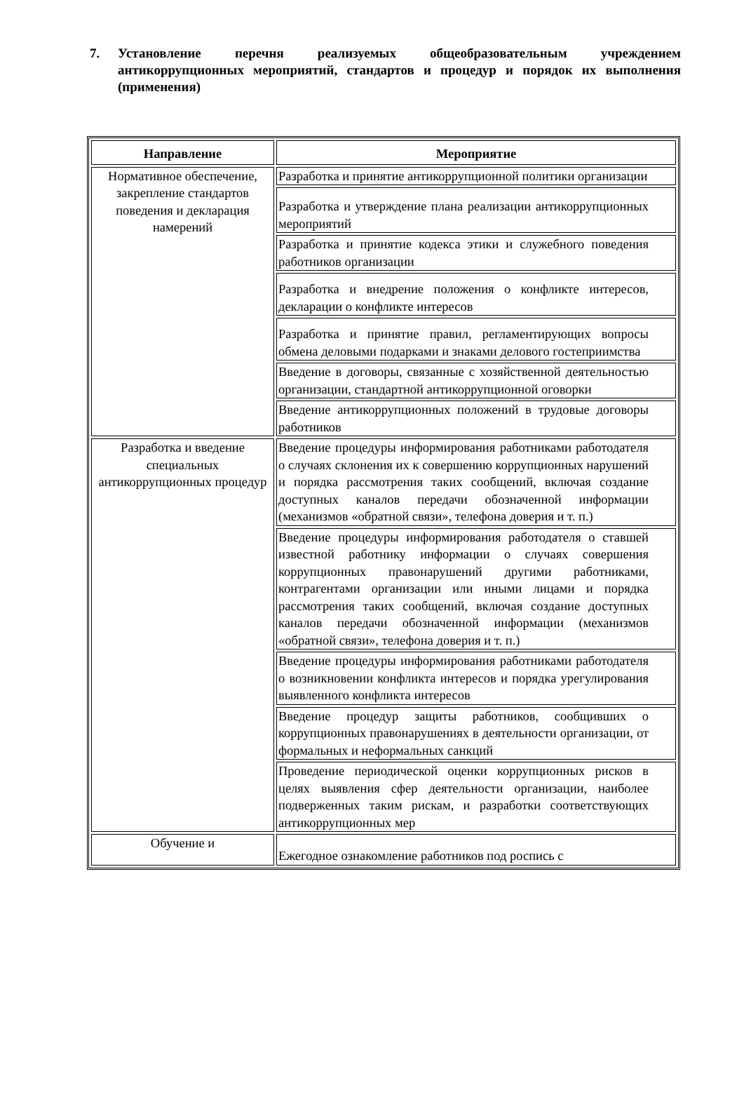7. Установление перечня реализуемых общеобразовательным учреждением антикоррупционных мероприятий, стандартов и процедур и порядок их выполнения (применения)
| Направление | Мероприятие |
| --- | --- |
| Нормативное обеспечение, закрепление стандартов поведения и декларация намерений | Разработка и принятие антикоррупционной политики организации |
| | Разработка и утверждение плана реализации антикоррупционных мероприятий |
| | Разработка и принятие кодекса этики и служебного поведения работников организации |
| | Разработка и внедрение положения о конфликте интересов, декларации о конфликте интересов |
| | Разработка и принятие правил, регламентирующих вопросы обмена деловыми подарками и знаками делового гостеприимства |
| | Введение в договоры, связанные с хозяйственной деятельностью организации, стандартной антикоррупционной оговорки |
| | Введение антикоррупционных положений в трудовые договоры работников |
| Разработка и введение специальных антикоррупционных процедур | Введение процедуры информирования работниками работодателя о случаях склонения их к совершению коррупционных нарушений и порядка рассмотрения таких сообщений, включая создание доступных каналов передачи обозначенной информации (механизмов «обратной связи», телефона доверия и т. п.) |
| | Введение процедуры информирования работодателя о ставшей известной работнику информации о случаях совершения коррупционных правонарушений другими работниками, контрагентами организации или иными лицами и порядка рассмотрения таких сообщений, включая создание доступных каналов передачи обозначенной информации (механизмов «обратной связи», телефона доверия и т. п.) |
| | Введение процедуры информирования работниками работодателя о возникновении конфликта интересов и порядка урегулирования выявленного конфликта интересов |
| | Введение процедур защиты работников, сообщивших о коррупционных правонарушениях в деятельности организации, от формальных и неформальных санкций |
| | Проведение периодической оценки коррупционных рисков в целях выявления сфер деятельности организации, наиболее подверженных таким рискам, и разработки соответствующих антикоррупционных мер |
| Обучение и | Ежегодное ознакомление работников под роспись с |